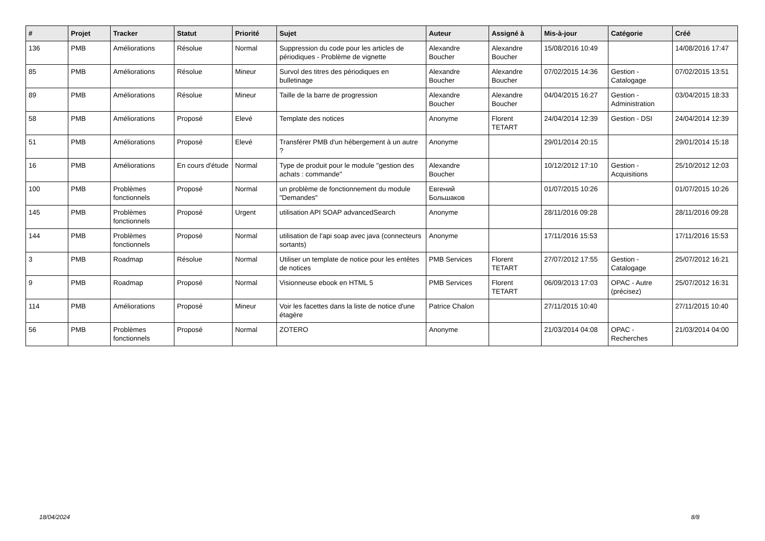| # | Projet | Tracker | Statut | Priorité | Sujet | Auteur | Assigné à | Mis-à-jour | Catégorie | Créé |
| --- | --- | --- | --- | --- | --- | --- | --- | --- | --- | --- |
| 136 | PMB | Améliorations | Résolue | Normal | Suppression du code pour les articles de périodiques - Problème de vignette | Alexandre Boucher | Alexandre Boucher | 15/08/2016 10:49 | | 14/08/2016 17:47 |
| 85 | PMB | Améliorations | Résolue | Mineur | Survol des titres des périodiques en bulletinage | Alexandre Boucher | Alexandre Boucher | 07/02/2015 14:36 | Gestion - Catalogage | 07/02/2015 13:51 |
| 89 | PMB | Améliorations | Résolue | Mineur | Taille de la barre de progression | Alexandre Boucher | Alexandre Boucher | 04/04/2015 16:27 | Gestion - Administration | 03/04/2015 18:33 |
| 58 | PMB | Améliorations | Proposé | Elevé | Template des notices | Anonyme | Florent TETART | 24/04/2014 12:39 | Gestion - DSI | 24/04/2014 12:39 |
| 51 | PMB | Améliorations | Proposé | Elevé | Transférer PMB d'un hébergement à un autre ? | Anonyme | | 29/01/2014 20:15 | | 29/01/2014 15:18 |
| 16 | PMB | Améliorations | En cours d'étude | Normal | Type de produit pour le module "gestion des achats : commande" | Alexandre Boucher | | 10/12/2012 17:10 | Gestion - Acquisitions | 25/10/2012 12:03 |
| 100 | PMB | Problèmes fonctionnels | Proposé | Normal | un problème de fonctionnement du module "Demandes" | Евгений Большаков | | 01/07/2015 10:26 | | 01/07/2015 10:26 |
| 145 | PMB | Problèmes fonctionnels | Proposé | Urgent | utilisation API SOAP advancedSearch | Anonyme | | 28/11/2016 09:28 | | 28/11/2016 09:28 |
| 144 | PMB | Problèmes fonctionnels | Proposé | Normal | utilisation de l'api soap avec java (connecteurs sortants) | Anonyme | | 17/11/2016 15:53 | | 17/11/2016 15:53 |
| 3 | PMB | Roadmap | Résolue | Normal | Utiliser un template de notice pour les entêtes de notices | PMB Services | Florent TETART | 27/07/2012 17:55 | Gestion - Catalogage | 25/07/2012 16:21 |
| 9 | PMB | Roadmap | Proposé | Normal | Visionneuse ebook en HTML 5 | PMB Services | Florent TETART | 06/09/2013 17:03 | OPAC - Autre (précisez) | 25/07/2012 16:31 |
| 114 | PMB | Améliorations | Proposé | Mineur | Voir les facettes dans la liste de notice d'une étagère | Patrice Chalon | | 27/11/2015 10:40 | | 27/11/2015 10:40 |
| 56 | PMB | Problèmes fonctionnels | Proposé | Normal | ZOTERO | Anonyme | | 21/03/2014 04:08 | OPAC - Recherches | 21/03/2014 04:00 |
18/04/2024 8/8